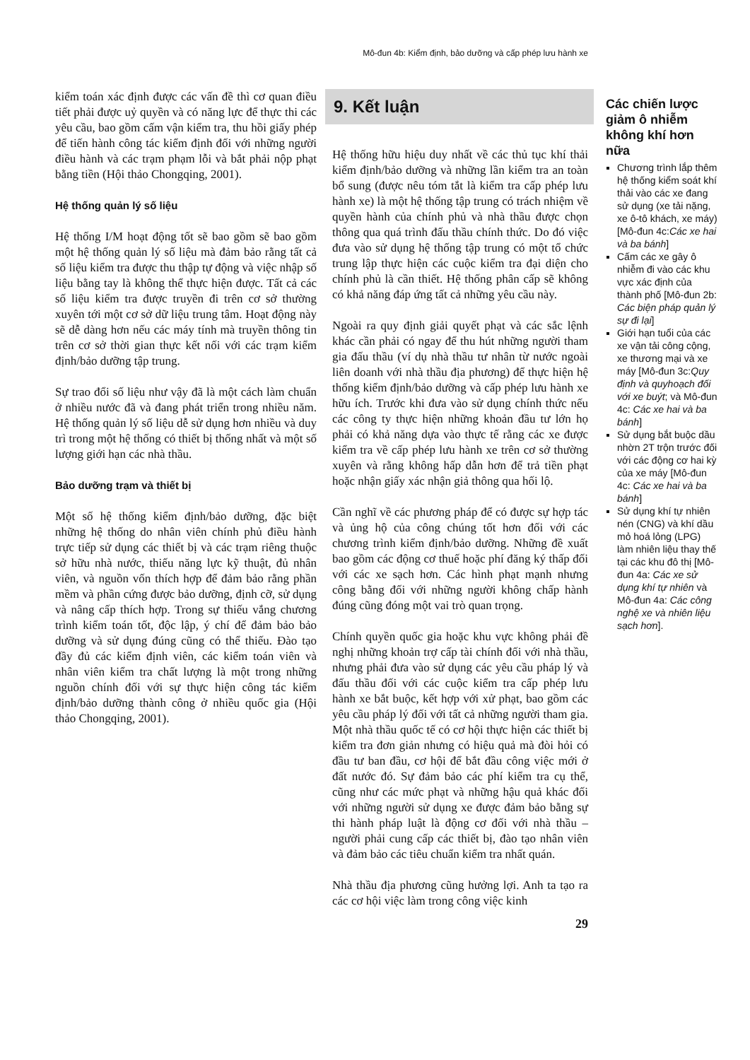Mô-đun 4b: Kiểm định, bảo dưỡng và cấp phép lưu hành xe
kiểm toán xác định được các vấn đề thì cơ quan điều tiết phải được uỷ quyền và có năng lực để thực thi các yêu cầu, bao gồm cấm vận kiểm tra, thu hồi giấy phép để tiến hành công tác kiểm định đối với những người điều hành và các trạm phạm lỗi và bắt phải nộp phạt bằng tiền (Hội thảo Chongqing, 2001).
Hệ thống quản lý số liệu
Hệ thống I/M hoạt động tốt sẽ bao gồm sẽ bao gồm một hệ thống quản lý số liệu mà đảm bảo rằng tất cả số liệu kiểm tra được thu thập tự động và việc nhập số liệu bằng tay là không thể thực hiện được. Tất cả các số liệu kiểm tra được truyền đi trên cơ sở thường xuyên tới một cơ sở dữ liệu trung tâm. Hoạt động này sẽ dễ dàng hơn nếu các máy tính mà truyền thông tin trên cơ sở thời gian thực kết nối với các trạm kiểm định/bảo dưỡng tập trung.
Sự trao đổi số liệu như vậy đã là một cách làm chuẩn ở nhiều nước đã và đang phát triển trong nhiều năm. Hệ thống quản lý số liệu dễ sử dụng hơn nhiều và duy trì trong một hệ thống có thiết bị thống nhất và một số lượng giới hạn các nhà thầu.
Bảo dưỡng trạm và thiết bị
Một số hệ thống kiểm định/bảo dưỡng, đặc biệt những hệ thống do nhân viên chính phủ điều hành trực tiếp sử dụng các thiết bị và các trạm riêng thuộc sở hữu nhà nước, thiếu năng lực kỹ thuật, đủ nhân viên, và nguồn vốn thích hợp để đảm bảo rằng phần mềm và phần cứng được bảo dưỡng, định cỡ, sử dụng và nâng cấp thích hợp. Trong sự thiếu vắng chương trình kiểm toán tốt, độc lập, ý chí để đảm bảo bảo dưỡng và sử dụng đúng cũng có thể thiếu. Đào tạo đầy đủ các kiểm định viên, các kiểm toán viên và nhân viên kiểm tra chất lượng là một trong những nguồn chính đối với sự thực hiện công tác kiểm định/bảo dưỡng thành công ở nhiều quốc gia (Hội thảo Chongqing, 2001).
9. Kết luận
Hệ thống hữu hiệu duy nhất về các thủ tục khí thải kiểm định/bảo dưỡng và những lần kiểm tra an toàn bổ sung (được nêu tóm tắt là kiểm tra cấp phép lưu hành xe) là một hệ thống tập trung có trách nhiệm về quyền hành của chính phủ và nhà thầu được chọn thông qua quá trình đấu thầu chính thức. Do đó việc đưa vào sử dụng hệ thống tập trung có một tổ chức trung lập thực hiện các cuộc kiểm tra đại diện cho chính phủ là cần thiết. Hệ thống phân cấp sẽ không có khả năng đáp ứng tất cả những yêu cầu này.
Ngoài ra quy định giải quyết phạt và các sắc lệnh khác cần phải có ngay để thu hút những người tham gia đấu thầu (ví dụ nhà thầu tư nhân từ nước ngoài liên doanh với nhà thầu địa phương) để thực hiện hệ thống kiểm định/bảo dưỡng và cấp phép lưu hành xe hữu ích. Trước khi đưa vào sử dụng chính thức nếu các công ty thực hiện những khoản đầu tư lớn họ phải có khả năng dựa vào thực tế rằng các xe được kiểm tra về cấp phép lưu hành xe trên cơ sở thường xuyên và rằng không hấp dẫn hơn để trả tiền phạt hoặc nhận giấy xác nhận giả thông qua hối lộ.
Cần nghĩ về các phương pháp để có được sự hợp tác và ủng hộ của công chúng tốt hơn đối với các chương trình kiểm định/bảo dưỡng. Những đề xuất bao gồm các động cơ thuế hoặc phí đăng ký thấp đối với các xe sạch hơn. Các hình phạt mạnh nhưng công bằng đối với những người không chấp hành đúng cũng đóng một vai trò quan trọng.
Chính quyền quốc gia hoặc khu vực không phải đề nghị những khoản trợ cấp tài chính đối với nhà thầu, nhưng phải đưa vào sử dụng các yêu cầu pháp lý và đấu thầu đối với các cuộc kiểm tra cấp phép lưu hành xe bắt buộc, kết hợp với xử phạt, bao gồm các yêu cầu pháp lý đối với tất cả những người tham gia. Một nhà thầu quốc tế có cơ hội thực hiện các thiết bị kiểm tra đơn giản nhưng có hiệu quả mà đòi hỏi có đầu tư ban đầu, cơ hội để bắt đầu công việc mới ở đất nước đó. Sự đảm bảo các phí kiểm tra cụ thể, cũng như các mức phạt và những hậu quả khác đối với những người sử dụng xe được đảm bảo bằng sự thi hành pháp luật là động cơ đối với nhà thầu – người phải cung cấp các thiết bị, đào tạo nhân viên và đảm bảo các tiêu chuẩn kiểm tra nhất quán.
Nhà thầu địa phương cũng hưởng lợi. Anh ta tạo ra các cơ hội việc làm trong công việc kinh
29
Các chiến lược giảm ô nhiễm không khí hơn nữa
Chương trình lắp thêm hệ thống kiểm soát khí thải vào các xe đang sử dụng (xe tải nặng, xe ô-tô khách, xe máy) [Mô-đun 4c:Các xe hai và ba bánh]
Cấm các xe gây ô nhiễm đi vào các khu vực xác định của thành phố [Mô-đun 2b: Các biện pháp quản lý sự đi lại]
Giới hạn tuổi của các xe vận tải công cộng, xe thương mại và xe máy [Mô-đun 3c:Quy định và quyhoạch đối với xe buýt; và Mô-đun 4c: Các xe hai và ba bánh]
Sử dụng bắt buộc dầu nhờn 2T trộn trước đối với các động cơ hai kỳ của xe máy [Mô-đun 4c: Các xe hai và ba bánh]
Sử dụng khí tự nhiên nén (CNG) và khí dầu mỏ hoá lỏng (LPG) làm nhiên liệu thay thế tại các khu đô thị [Mô-đun 4a: Các xe sử dụng khí tự nhiên và Mô-đun 4a: Các công nghệ xe và nhiên liệu sạch hơn].